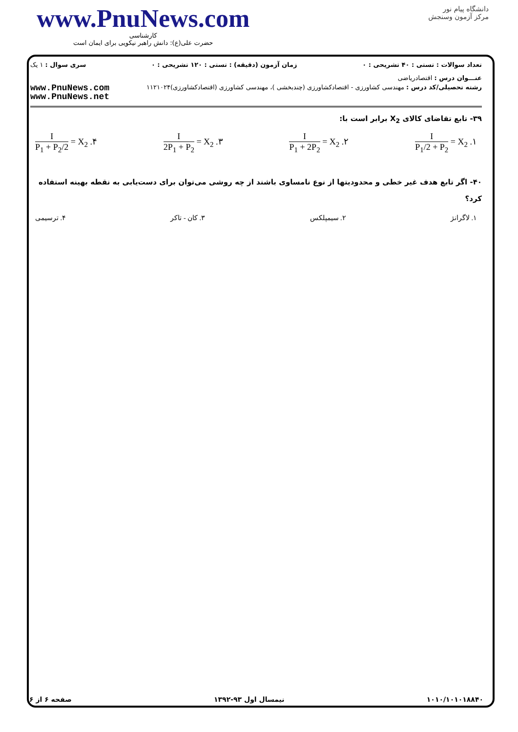www.PnuNews.com
کارشناسی
حضرت علی(ع): دانش راهبر نیکویی برای ایمان است
دانشگاه پیام نور
مرکز آزمون وسنجش
تعداد سوالات : تستی : ۴۰ تشریحی : ۰ زمان آزمون (دقیقه) : تستی : ۱۲۰ تشریحی : ۰ سری سوال : ۱ یک
عنـــوان درس : اقتصادریاضی
رشته تحصیلی/کد درس : مهندسی کشاورزی - اقتصادکشاورزی (چندبخشی )، مهندسی کشاورزی (اقتصادکشاورزی)۱۱۲۱۰۲۴
www.PnuNews.com
www.PnuNews.net
۳۹- تابع تقاضای کالای X<sub>2</sub> برابر است با:
۱. X<sub>2</sub> = I P<sub>1</sub>/2 + P<sub>2</sub> ۲. X<sub>2</sub> = I P<sub>1</sub> + 2P<sub>2</sub> ۳. X<sub>2</sub> = I 2P<sub>1</sub> + P<sub>2</sub> ۴. X<sub>2</sub> = I P<sub>1</sub> + P<sub>2</sub>/2
۴۰- اگر تابع هدف غیر خطی و محدودیتها از نوع نامساوی باشند از چه روشی می‌توان برای دست‌یابی به نقطه بهینه استفاده کرد؟
۱. لاگرانژ ۲. سیمپلکس ۳. کان - تاکر ۴. ترسیمی
۱۰۱۰/۱۰۱۰۱۸۸۴۰ نیمسال اول ۹۳-۱۳۹۲ صفحه ۶ از ۶